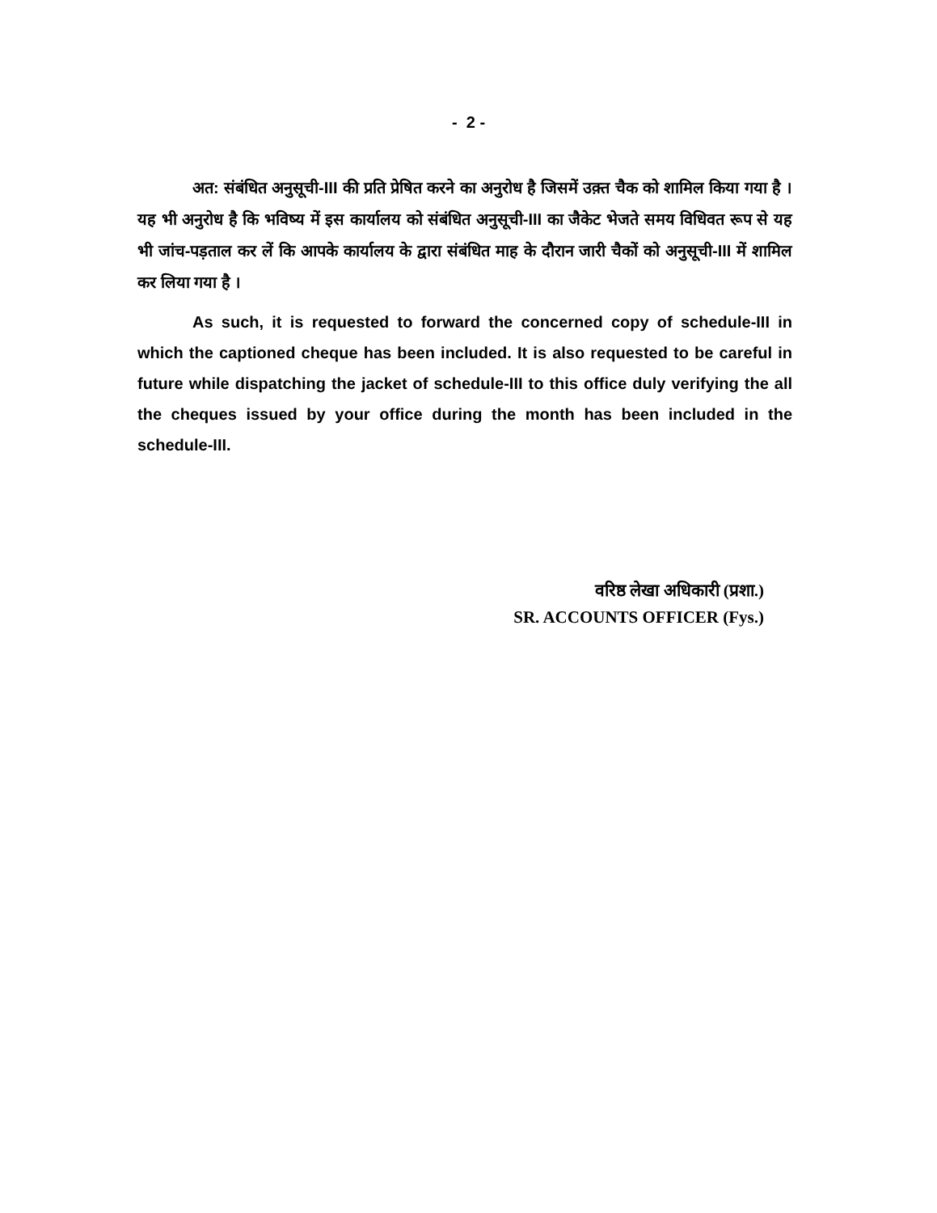- 2 -
अत: संबंधित अनुसूची-III की प्रति प्रेषित करने का अनुरोध है जिसमें उक़्त चैक को शामिल किया गया है । यह भी अनुरोध है कि भविष्य में इस कार्यालय को संबंधित अनुसूची-III का जैकेट भेजते समय विधिवत रूप से यह भी जांच-पड़ताल कर लें कि आपके कार्यालय के द्वारा संबंधित माह के दौरान जारी चैकों को अनुसूची-III में शामिल कर लिया गया है ।
As such, it is requested to forward the concerned copy of schedule-III in which the captioned cheque has been included. It is also requested to be careful in future while dispatching the jacket of schedule-III to this office duly verifying the all the cheques issued by your office during the month has been included in the schedule-III.
वरिष्ठ लेखा अधिकारी (प्रशा.)
SR. ACCOUNTS OFFICER (Fys.)